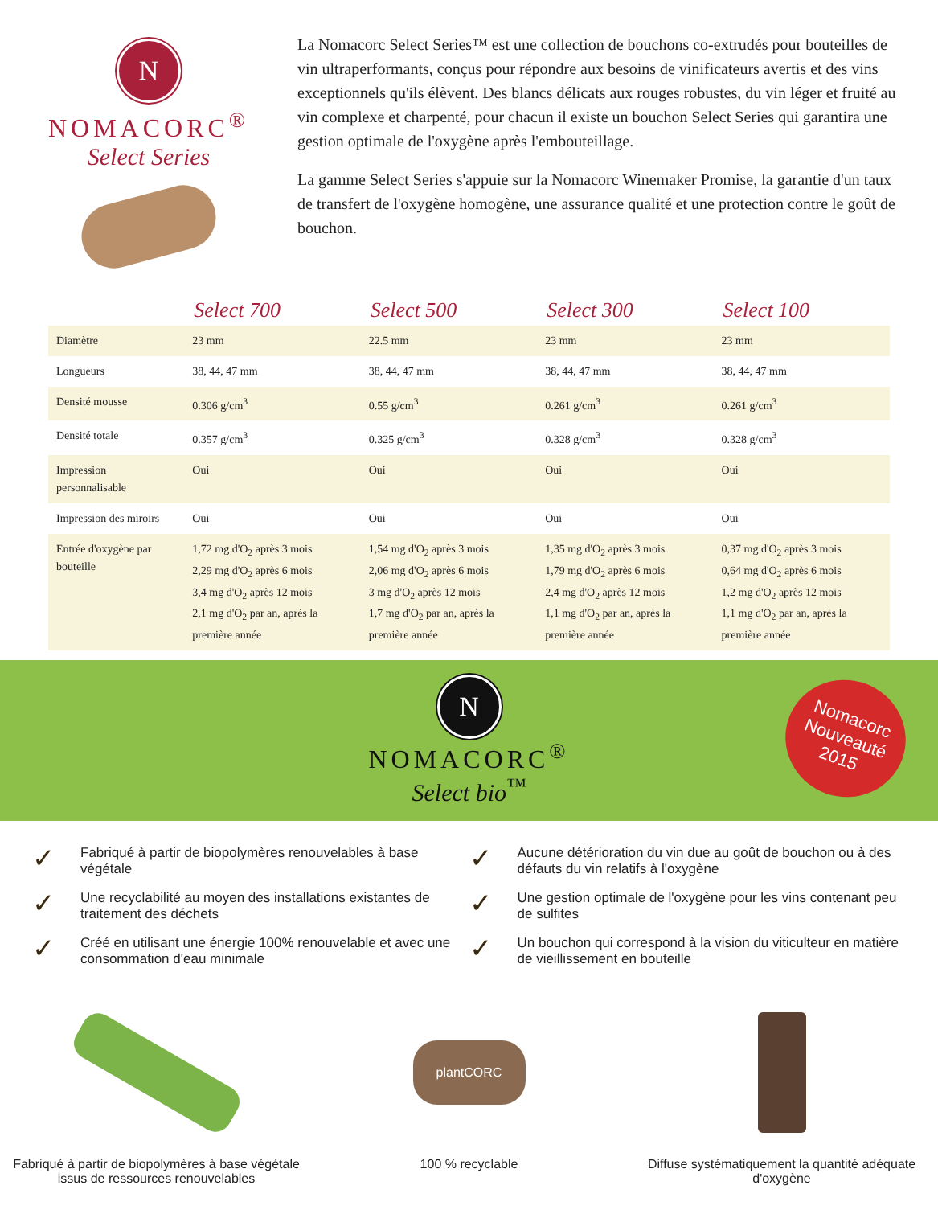N
NOMACORC<sup>®</sup>
Select Series
La Nomacorc Select Series™ est une collection de bouchons co-extrudés pour bouteilles de vin ultraperformants, conçus pour répondre aux besoins de vinificateurs avertis et des vins exceptionnels qu'ils élèvent. Des blancs délicats aux rouges robustes, du vin léger et fruité au vin complexe et charpenté, pour chacun il existe un bouchon Select Series qui garantira une gestion optimale de l'oxygène après l'embouteillage.
La gamme Select Series s'appuie sur la Nomacorc Winemaker Promise, la garantie d'un taux de transfert de l'oxygène homogène, une assurance qualité et une protection contre le goût de bouchon.
| | Select 700 | Select 500 | Select 300 | Select 100 |
| --- | --- | --- | --- | --- |
| Diamètre | 23 mm | 22.5 mm | 23 mm | 23 mm |
| Longueurs | 38, 44, 47 mm | 38, 44, 47 mm | 38, 44, 47 mm | 38, 44, 47 mm |
| Densité mousse | 0.306 g/cm<sup>3</sup> | 0.55 g/cm<sup>3</sup> | 0.261 g/cm<sup>3</sup> | 0.261 g/cm<sup>3</sup> |
| Densité totale | 0.357 g/cm<sup>3</sup> | 0.325 g/cm<sup>3</sup> | 0.328 g/cm<sup>3</sup> | 0.328 g/cm<sup>3</sup> |
| Impression personnalisable | Oui | Oui | Oui | Oui |
| Impression des miroirs | Oui | Oui | Oui | Oui |
| Entrée d'oxygène par bouteille | 1,72 mg d'O<sub>2</sub> après 3 mois 2,29 mg d'O<sub>2</sub> après 6 mois 3,4 mg d'O<sub>2</sub> après 12 mois 2,1 mg d'O<sub>2</sub> par an, après la première année | 1,54 mg d'O<sub>2</sub> après 3 mois 2,06 mg d'O<sub>2</sub> après 6 mois 3 mg d'O<sub>2</sub> après 12 mois 1,7 mg d'O<sub>2</sub> par an, après la première année | 1,35 mg d'O<sub>2</sub> après 3 mois 1,79 mg d'O<sub>2</sub> après 6 mois 2,4 mg d'O<sub>2</sub> après 12 mois 1,1 mg d'O<sub>2</sub> par an, après la première année | 0,37 mg d'O<sub>2</sub> après 3 mois 0,64 mg d'O<sub>2</sub> après 6 mois 1,2 mg d'O<sub>2</sub> après 12 mois 1,1 mg d'O<sub>2</sub> par an, après la première année |
N
NOMACORC<sup>®</sup>
Select bio<sup>™</sup>
Nomacorc
Nouveauté
2015
✓ Fabriqué à partir de biopolymères renouvelables à base végétale
✓ Une recyclabilité au moyen des installations existantes de traitement des déchets
✓ Créé en utilisant une énergie 100% renouvelable et avec une consommation d'eau minimale
✓ Aucune détérioration du vin due au goût de bouchon ou à des défauts du vin relatifs à l'oxygène
✓ Une gestion optimale de l'oxygène pour les vins contenant peu de sulfites
✓ Un bouchon qui correspond à la vision du viticulteur en matière de vieillissement en bouteille
Fabriqué à partir de biopolymères à base végétale issus de ressources renouvelables
plantCORC
100 % recyclable
Diffuse systématiquement la quantité adéquate d'oxygène